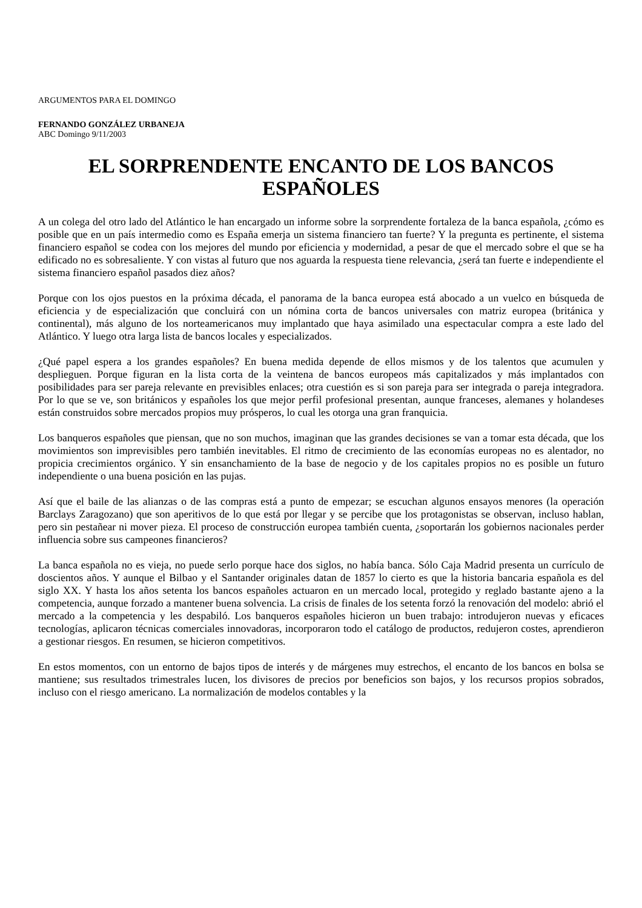ARGUMENTOS PARA EL DOMINGO
FERNANDO GONZÁLEZ URBANEJA
ABC Domingo 9/11/2003
EL SORPRENDENTE ENCANTO DE LOS BANCOS ESPAÑOLES
A un colega del otro lado del Atlántico le han encargado un informe sobre la sorprendente fortaleza de la banca española, ¿cómo es posible que en un país intermedio como es España emerja un sistema financiero tan fuerte? Y la pregunta es pertinente, el sistema financiero español se codea con los mejores del mundo por eficiencia y modernidad, a pesar de que el mercado sobre el que se ha edificado no es sobresaliente. Y con vistas al futuro que nos aguarda la respuesta tiene relevancia, ¿será tan fuerte e independiente el sistema financiero español pasados diez años?
Porque con los ojos puestos en la próxima década, el panorama de la banca europea está abocado a un vuelco en búsqueda de eficiencia y de especialización que concluirá con un nómina corta de bancos universales con matriz europea (británica y continental), más alguno de los norteamericanos muy implantado que haya asimilado una espectacular compra a este lado del Atlántico. Y luego otra larga lista de bancos locales y especializados.
¿Qué papel espera a los grandes españoles? En buena medida depende de ellos mismos y de los talentos que acumulen y desplieguen. Porque figuran en la lista corta de la veintena de bancos europeos más capitalizados y más implantados con posibilidades para ser pareja relevante en previsibles enlaces; otra cuestión es si son pareja para ser integrada o pareja integradora. Por lo que se ve, son británicos y españoles los que mejor perfil profesional presentan, aunque franceses, alemanes y holandeses están construidos sobre mercados propios muy prósperos, lo cual les otorga una gran franquicia.
Los banqueros españoles que piensan, que no son muchos, imaginan que las grandes decisiones se van a tomar esta década, que los movimientos son imprevisibles pero también inevitables. El ritmo de crecimiento de las economías europeas no es alentador, no propicia crecimientos orgánico. Y sin ensanchamiento de la base de negocio y de los capitales propios no es posible un futuro independiente o una buena posición en las pujas.
Así que el baile de las alianzas o de las compras está a punto de empezar; se escuchan algunos ensayos menores (la operación Barclays Zaragozano) que son aperitivos de lo que está por llegar y se percibe que los protagonistas se observan, incluso hablan, pero sin pestañear ni mover pieza. El proceso de construcción europea también cuenta, ¿soportarán los gobiernos nacionales perder influencia sobre sus campeones financieros?
La banca española no es vieja, no puede serlo porque hace dos siglos, no había banca. Sólo Caja Madrid presenta un currículo de doscientos años. Y aunque el Bilbao y el Santander originales datan de 1857 lo cierto es que la historia bancaria española es del siglo XX. Y hasta los años setenta los bancos españoles actuaron en un mercado local, protegido y reglado bastante ajeno a la competencia, aunque forzado a mantener buena solvencia. La crisis de finales de los setenta forzó la renovación del modelo: abrió el mercado a la competencia y les despabiló. Los banqueros españoles hicieron un buen trabajo: introdujeron nuevas y eficaces tecnologías, aplicaron técnicas comerciales innovadoras, incorporaron todo el catálogo de productos, redujeron costes, aprendieron a gestionar riesgos. En resumen, se hicieron competitivos.
En estos momentos, con un entorno de bajos tipos de interés y de márgenes muy estrechos, el encanto de los bancos en bolsa se mantiene; sus resultados trimestrales lucen, los divisores de precios por beneficios son bajos, y los recursos propios sobrados, incluso con el riesgo americano. La normalización de modelos contables y la